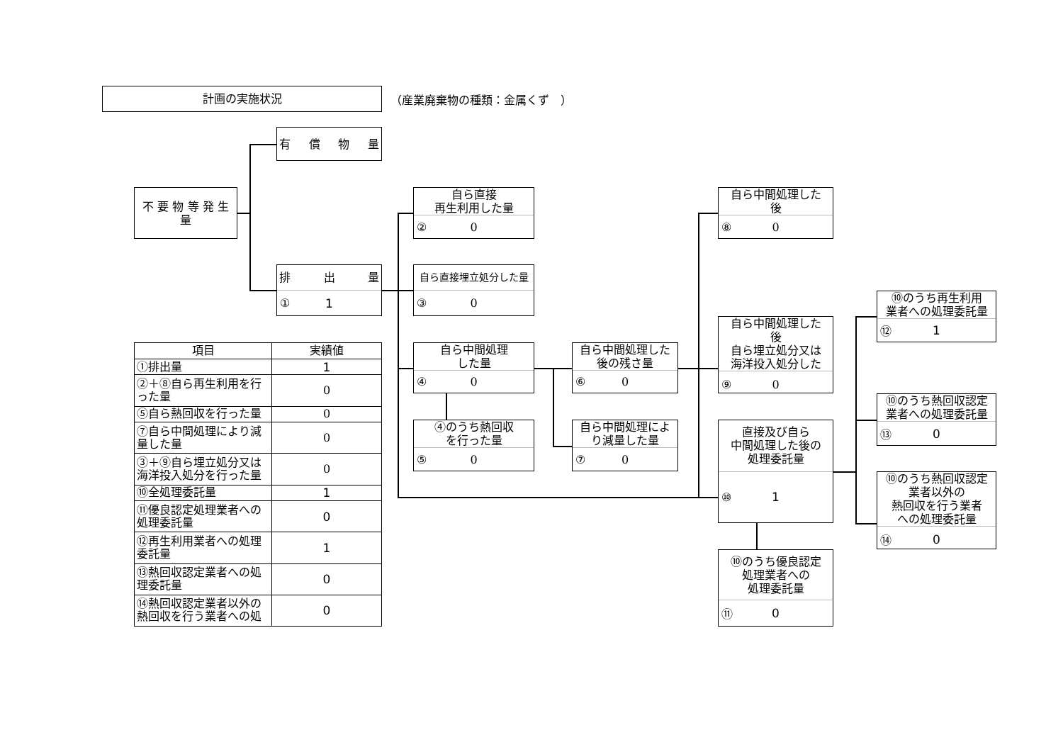計画の実施状況
（産業廃棄物の種類：金属くず　）
有 償 物 量
不 要 物 等 発 生 量
排 出 量
① 1
自ら直接
再生利用した量
② 0
自ら直接埋立処分した量
③ 0
自ら中間処理
した量
④ 0
④のうち熱回収
を行った量
⑤ 0
自ら中間処理した
後の残さ量
⑥ 0
自ら中間処理によ
り減量した量
⑦ 0
自ら中間処理した
後
⑧ 0
自ら中間処理した
後
自ら埋立処分又は
海洋投入処分した
⑨ 0
直接及び自ら
中間処理した後の
処理委託量
⑩ 1
⑩のうち優良認定
処理業者への
処理委託量
⑪ 0
⑩のうち再生利用
業者への処理委託量
⑫ 1
⑩のうち熱回収認定
業者への処理委託量
⑬ 0
⑩のうち熱回収認定
業者以外の
熱回収を行う業者
への処理委託量
⑭ 0
| 項目 | 実績値 |
| --- | --- |
| ①排出量 | 1 |
| ②＋⑧自ら再生利用を行った量 | 0 |
| ⑤自ら熱回収を行った量 | 0 |
| ⑦自ら中間処理により減量した量 | 0 |
| ③＋⑨自ら埋立処分又は海洋投入処分を行った量 | 0 |
| ⑩全処理委託量 | 1 |
| ⑪優良認定処理業者への処理委託量 | 0 |
| ⑫再生利用業者への処理委託量 | 1 |
| ⑬熱回収認定業者への処理委託量 | 0 |
| ⑭熱回収認定業者以外の熱回収を行う業者への処 | 0 |